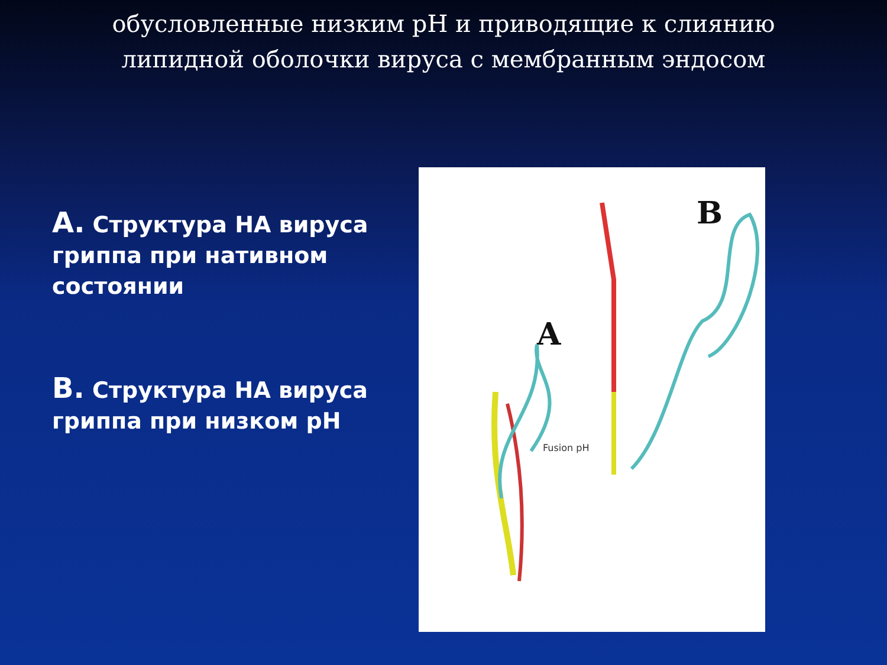обусловленные низким pH и приводящие к слиянию липидной оболочки вируса с мембранным эндосом
А. Структура НА вируса гриппа при нативном состоянии
В. Структура НА вируса гриппа при низком pH
B
A
Fusion pH